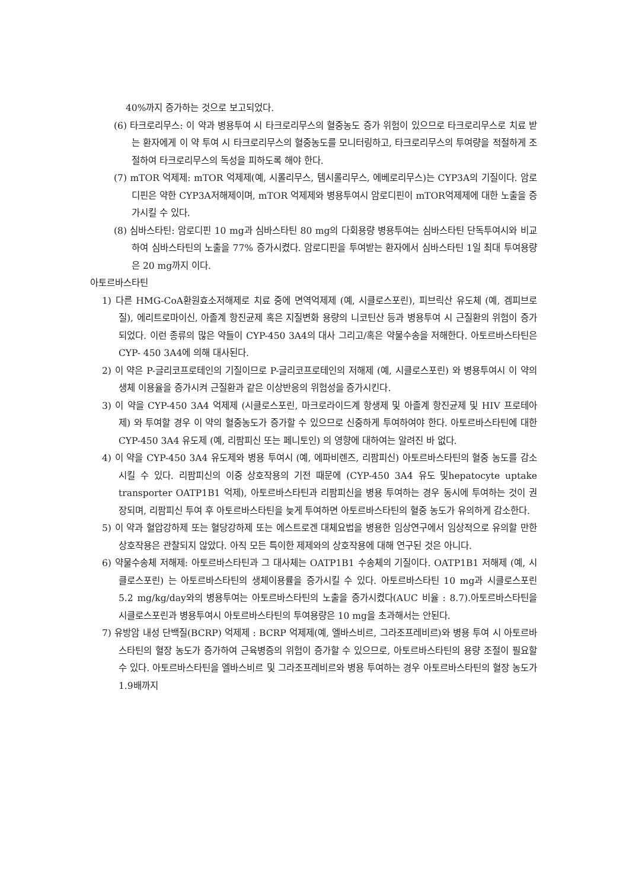40%까지 증가하는 것으로 보고되었다.
(6) 타크로리무스: 이 약과 병용투여 시 타크로리무스의 혈중농도 증가 위험이 있으므로 타크로리무스로 치료 받는 환자에게 이 약 투여 시 타크로리무스의 혈중농도를 모니터링하고, 타크로리무스의 투여량을 적절하게 조절하여 타크로리무스의 독성을 피하도록 해야 한다.
(7) mTOR 억제제: mTOR 억제제(예, 시롤리무스, 템시롤리무스, 에베로리무스)는 CYP3A의 기질이다. 암로디핀은 약한 CYP3A저해제이며, mTOR 억제제와 병용투여시 암로디핀이 mTOR억제제에 대한 노출을 증가시킬 수 있다.
(8) 심바스타틴: 암로디핀 10 mg과 심바스타틴 80 mg의 다회용량 병용투여는 심바스타틴 단독투여시와 비교하여 심바스타틴의 노출을 77% 증가시켰다. 암로디핀을 투여받는 환자에서 심바스타틴 1일 최대 투여용량은 20 mg까지 이다.
아토르바스타틴
1) 다른 HMG-CoA환원효소저해제로 치료 중에 면역억제제 (예, 시클로스포린), 피브릭산 유도체 (예, 겜피브로질), 에리트로마이신, 아졸계 항진균제 혹은 지질변화 용량의 니코틴산 등과 병용투여 시 근질환의 위험이 증가 되었다. 이런 종류의 많은 약들이 CYP-450 3A4의 대사 그리고/혹은 약물수송을 저해한다. 아토르바스타틴은 CYP- 450 3A4에 의해 대사된다.
2) 이 약은 P-글리코프로테인의 기질이므로 P-글리코프로테인의 저해제 (예, 시클로스포린) 와 병용투여시 이 약의 생체 이용율을 증가시켜 근질환과 같은 이상반응의 위험성을 증가시킨다.
3) 이 약을 CYP-450 3A4 억제제 (시클로스포린, 마크로라이드계 항생제 및 아졸계 항진균제 및 HIV 프로테아제) 와 투여할 경우 이 약의 혈중농도가 증가할 수 있으므로 신중하게 투여하여야 한다. 아토르바스타틴에 대한 CYP-450 3A4 유도제 (예, 리팜피신 또는 페니토인) 의 영향에 대하여는 알려진 바 없다.
4) 이 약을 CYP-450 3A4 유도제와 병용 투여시 (예, 에파비렌즈, 리팜피신) 아토르바스타틴의 혈중 농도를 감소시킬 수 있다. 리팜피신의 이중 상호작용의 기전 때문에 (CYP-450 3A4 유도 및hepatocyte uptake transporter OATP1B1 억제), 아토르바스타틴과 리팜피신을 병용 투여하는 경우 동시에 투여하는 것이 권장되며, 리팜피신 투여 후 아토르바스타틴을 늦게 투여하면 아토르바스타틴의 혈중 농도가 유의하게 감소한다.
5) 이 약과 혈압강하제 또는 혈당강하제 또는 에스트로겐 대체요법을 병용한 임상연구에서 임상적으로 유의할 만한 상호작용은 관찰되지 않았다. 아직 모든 특이한 제제와의 상호작용에 대해 연구된 것은 아니다.
6) 약물수송체 저해제: 아토르바스타틴과 그 대사체는 OATP1B1 수송체의 기질이다. OATP1B1 저해제 (예, 시클로스포린) 는 아토르바스타틴의 생체이용률을 증가시킬 수 있다. 아토르바스타틴 10 mg과 시클로스포린 5.2 mg/kg/day와의 병용투여는 아토르바스타틴의 노출을 증가시켰다(AUC 비율 : 8.7).아토르바스타틴을 시클로스포린과 병용투여시 아토르바스타틴의 투여용량은 10 mg을 초과해서는 안된다.
7) 유방암 내성 단백질(BCRP) 억제제 : BCRP 억제제(예, 엘바스비르, 그라조프레비르)와 병용 투여 시 아토르바스타틴의 혈장 농도가 증가하여 근육병증의 위험이 증가할 수 있으므로, 아토르바스타틴의 용량 조절이 필요할 수 있다. 아토르바스타틴을 엘바스비르 및 그라조프레비르와 병용 투여하는 경우 아토르바스타틴의 혈장 농도가 1.9배까지